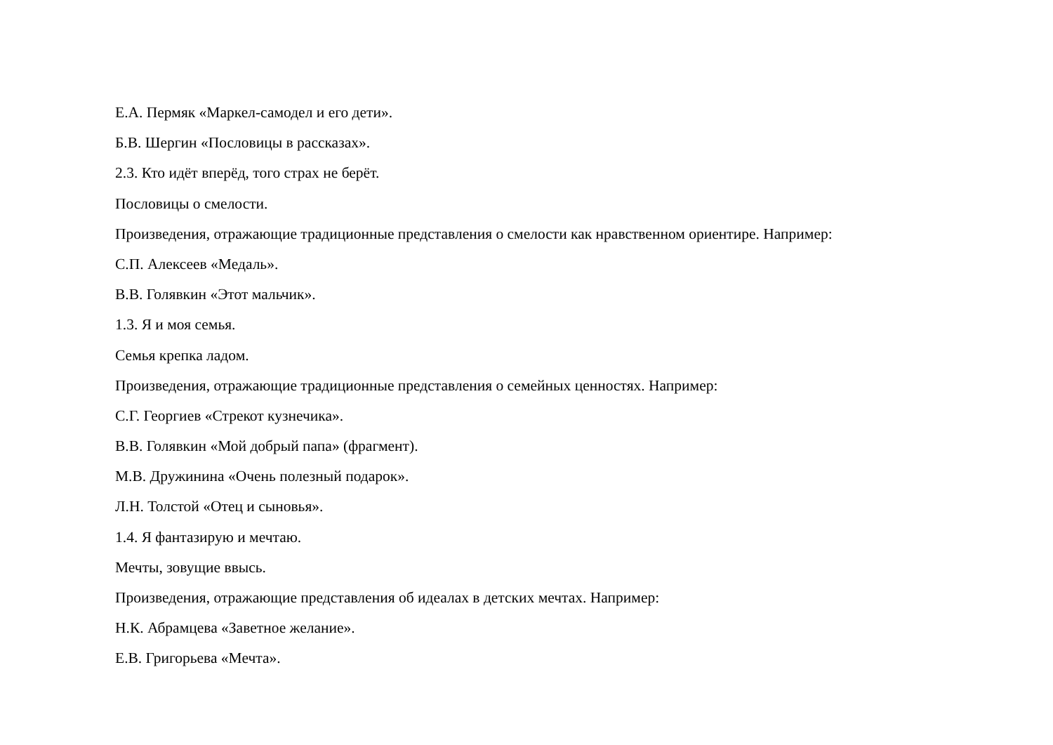Е.А. Пермяк «Маркел-самодел и его дети».
Б.В. Шергин «Пословицы в рассказах».
2.3. Кто идёт вперёд, того страх не берёт.
Пословицы о смелости.
Произведения, отражающие традиционные представления о смелости как нравственном ориентире. Например:
С.П. Алексеев «Медаль».
В.В. Голявкин «Этот мальчик».
1.3. Я и моя семья.
Семья крепка ладом.
Произведения, отражающие традиционные представления о семейных ценностях. Например:
С.Г. Георгиев «Стрекот кузнечика».
В.В. Голявкин «Мой добрый папа» (фрагмент).
М.В. Дружинина «Очень полезный подарок».
Л.Н. Толстой «Отец и сыновья».
1.4. Я фантазирую и мечтаю.
Мечты, зовущие ввысь.
Произведения, отражающие представления об идеалах в детских мечтах. Например:
Н.К. Абрамцева «Заветное желание».
Е.В. Григорьева «Мечта».